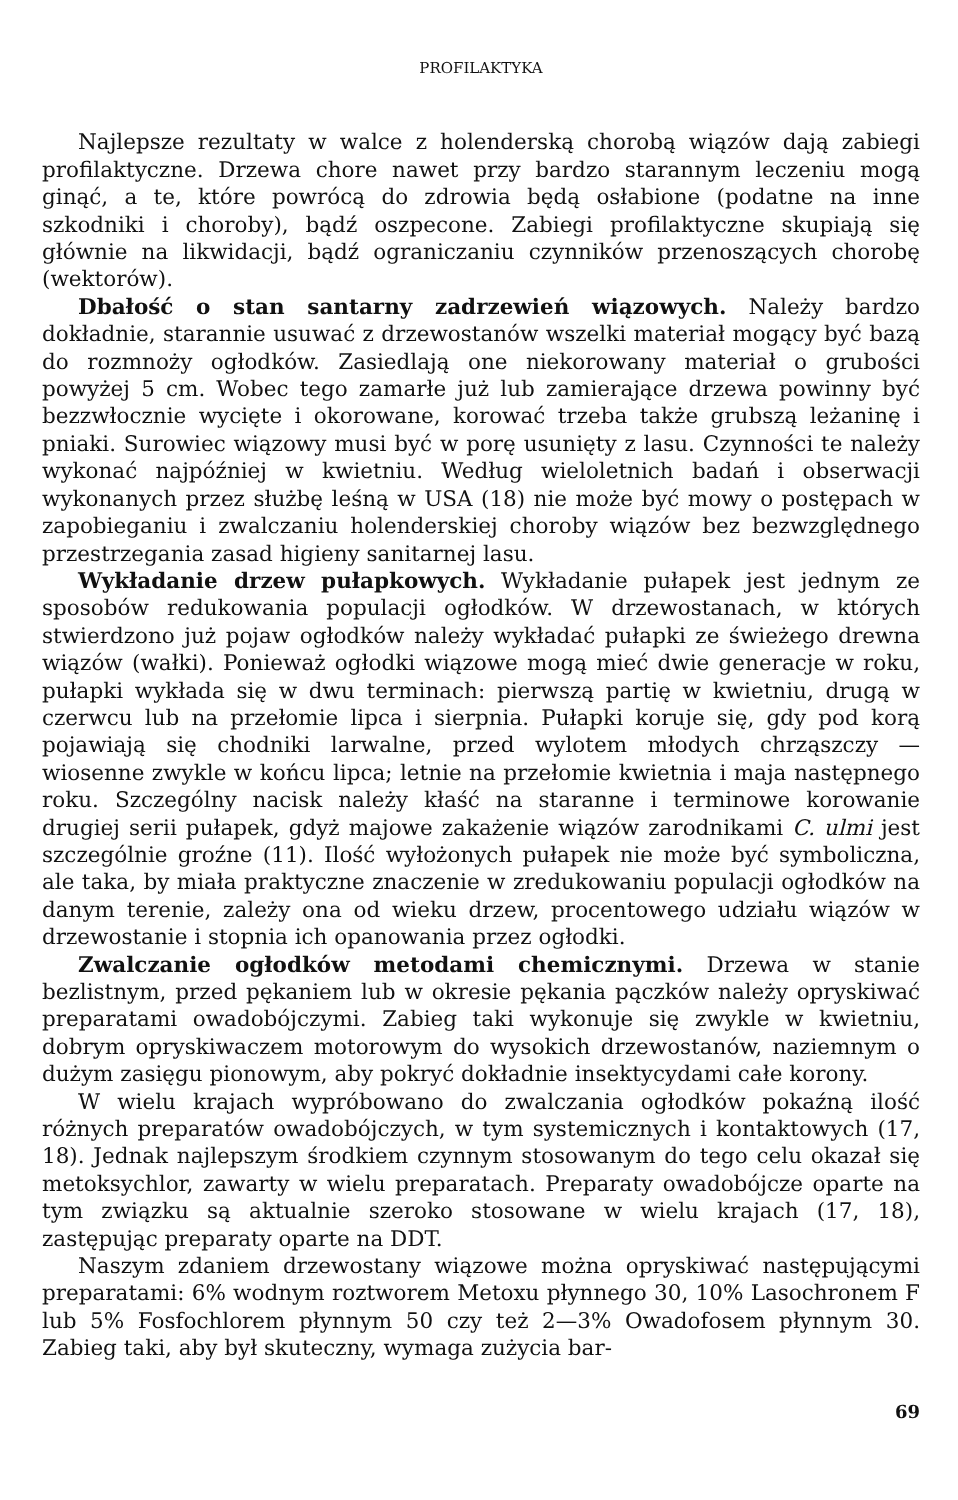PROFILAKTYKA
Najlepsze rezultaty w walce z holenderską chorobą wiązów dają zabiegi profilaktyczne. Drzewa chore nawet przy bardzo starannym leczeniu mogą ginąć, a te, które powrócą do zdrowia będą osłabione (podatne na inne szkodniki i choroby), bądź oszpecone. Zabiegi profilaktyczne skupiają się głównie na likwidacji, bądź ograniczaniu czynników przenoszących chorobę (wektorów).
Dbałość o stan santarny zadrzewień wiązowych. Należy bardzo dokładnie, starannie usuwać z drzewostanów wszelki materiał mogący być bazą do rozmnoży ogłodków. Zasiedlają one niekorowany materiał o grubości powyżej 5 cm. Wobec tego zamarłe już lub zamierające drzewa powinny być bezzwłocznie wycięte i okorowane, korować trzeba także grubszą leżaninę i pniaki. Surowiec wiązowy musi być w porę usunięty z lasu. Czynności te należy wykonać najpóźniej w kwietniu. Według wieloletnich badań i obserwacji wykonanych przez służbę leśną w USA (18) nie może być mowy o postępach w zapobieganiu i zwalczaniu holenderskiej choroby wiązów bez bezwzględnego przestrzegania zasad higieny sanitarnej lasu.
Wykładanie drzew pułapkowych. Wykładanie pułapek jest jednym ze sposobów redukowania populacji ogłodków. W drzewostanach, w których stwierdzono już pojaw ogłodków należy wykładać pułapki ze świeżego drewna wiązów (wałki). Ponieważ ogłodki wiązowe mogą mieć dwie generacje w roku, pułapki wykłada się w dwu terminach: pierwszą partię w kwietniu, drugą w czerwcu lub na przełomie lipca i sierpnia. Pułapki koruje się, gdy pod korą pojawiają się chodniki larwalne, przed wylotem młodych chrząszczy — wiosenne zwykle w końcu lipca; letnie na przełomie kwietnia i maja następnego roku. Szczególny nacisk należy kłaść na staranne i terminowe korowanie drugiej serii pułapek, gdyż majowe zakażenie wiązów zarodnikami C. ulmi jest szczególnie groźne (11). Ilość wyłożonych pułapek nie może być symboliczna, ale taka, by miała praktyczne znaczenie w zredukowaniu populacji ogłodków na danym terenie, zależy ona od wieku drzew, procentowego udziału wiązów w drzewostanie i stopnia ich opanowania przez ogłodki.
Zwalczanie ogłodków metodami chemicznymi. Drzewa w stanie bezlistnym, przed pękaniem lub w okresie pękania pączków należy opryskiwać preparatami owadobójczymi. Zabieg taki wykonuje się zwykle w kwietniu, dobrym opryskiwaczem motorowym do wysokich drzewostanów, naziemnym o dużym zasięgu pionowym, aby pokryć dokładnie insektycydami całe korony.
W wielu krajach wypróbowano do zwalczania ogłodków pokaźną ilość różnych preparatów owadobójczych, w tym systemicznych i kontaktowych (17, 18). Jednak najlepszym środkiem czynnym stosowanym do tego celu okazał się metoksychlor, zawarty w wielu preparatach. Preparaty owadobójcze oparte na tym związku są aktualnie szeroko stosowane w wielu krajach (17, 18), zastępując preparaty oparte na DDT.
Naszym zdaniem drzewostany wiązowe można opryskiwać następującymi preparatami: 6% wodnym roztworem Metoxu płynnego 30, 10% Lasochronem F lub 5% Fosfochlorem płynnym 50 czy też 2—3% Owadofosem płynnym 30. Zabieg taki, aby był skuteczny, wymaga zużycia bar-
69